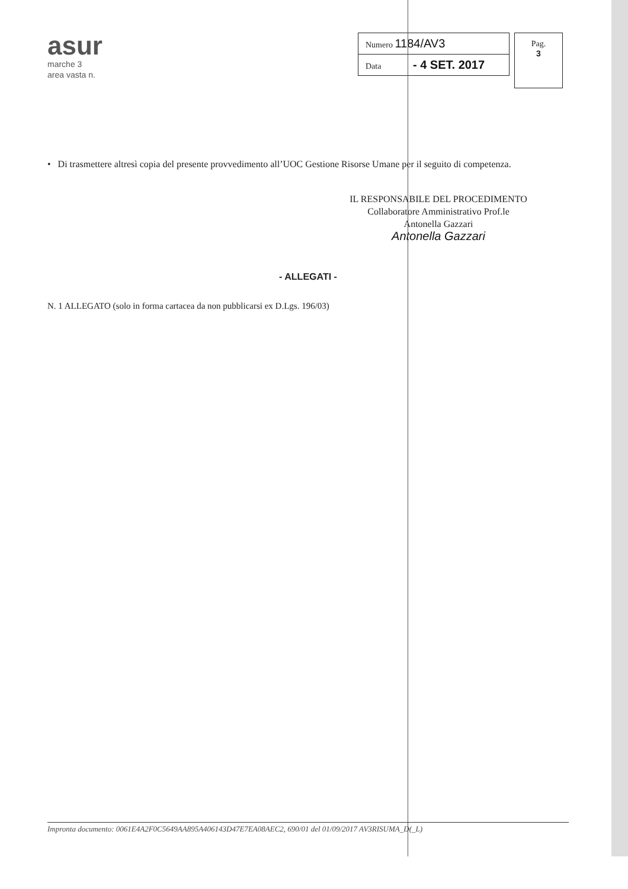asur
marche 3
area vasta n.
| Numero 1184/AV3 |
| Data - 4 SET. 2017 |
Pag.
3
• Di trasmettere altresì copia del presente provvedimento all’UOC Gestione Risorse Umane per il seguito di competenza.
IL RESPONSABILE DEL PROCEDIMENTO
Collaboratore Amministrativo Prof.le
Antonella Gazzari
Antonella Gazzari
- ALLEGATI -
N. 1 ALLEGATO (solo in forma cartacea da non pubblicarsi ex D.Lgs. 196/03)
Impronta documento: 0061E4A2F0C5649AA895A406143D47E7EA08AEC2, 690/01 del 01/09/2017 AV3RISUMA_D(_L)